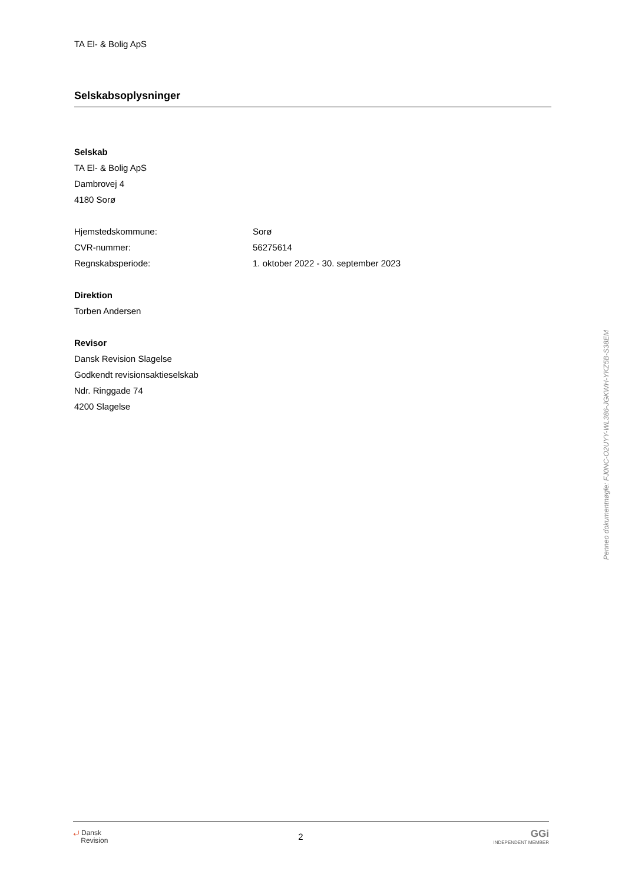TA El- & Bolig ApS
Selskabsoplysninger
Selskab
TA El- & Bolig ApS
Dambrovej 4
4180 Sorø
Hjemstedskommune: Sorø
CVR-nummer: 56275614
Regnskabsperiode: 1. oktober 2022 - 30. september 2023
Direktion
Torben Andersen
Revisor
Dansk Revision Slagelse
Godkendt revisionsaktieselskab
Ndr. Ringgade 74
4200 Slagelse
Penneo dokumentnøgle: FJ0NC-O2UYY-WL386-JGKWH-YKZ5B-S38EM
⤶ Dansk
Revision
2
GGi
INDEPENDENT MEMBER